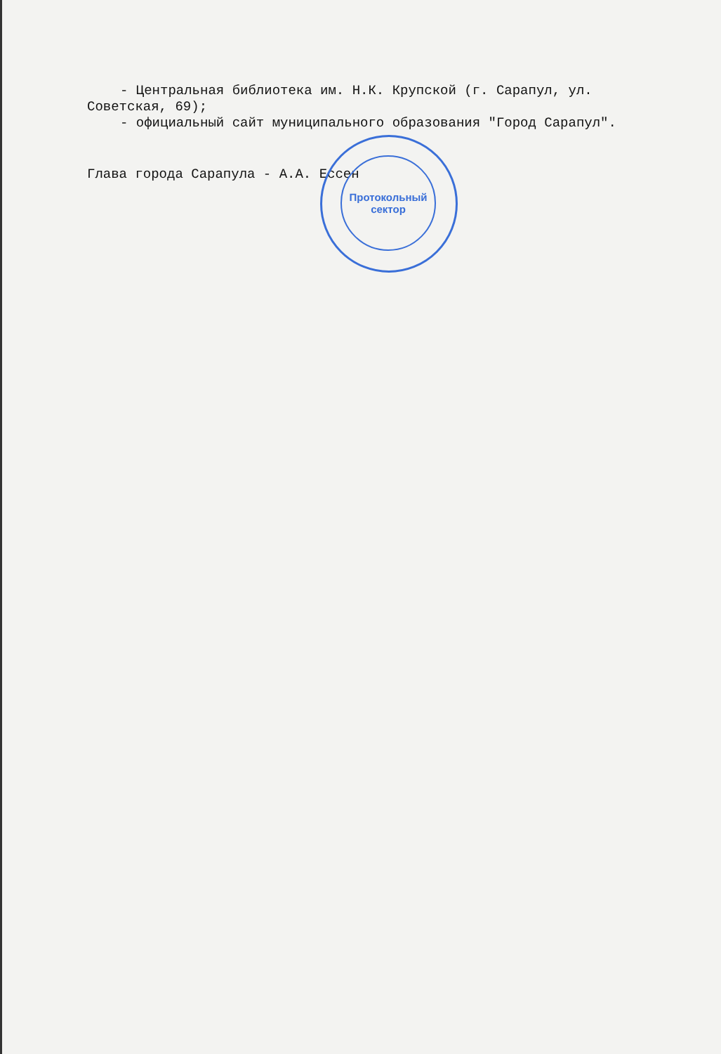- Центральная библиотека им. Н.К. Крупской (г. Сарапул, ул. Советская, 69);
- официальный сайт муниципального образования "Город Сарапул".
Глава города Сарапула - А.А. Ессен
Протокольный
сектор